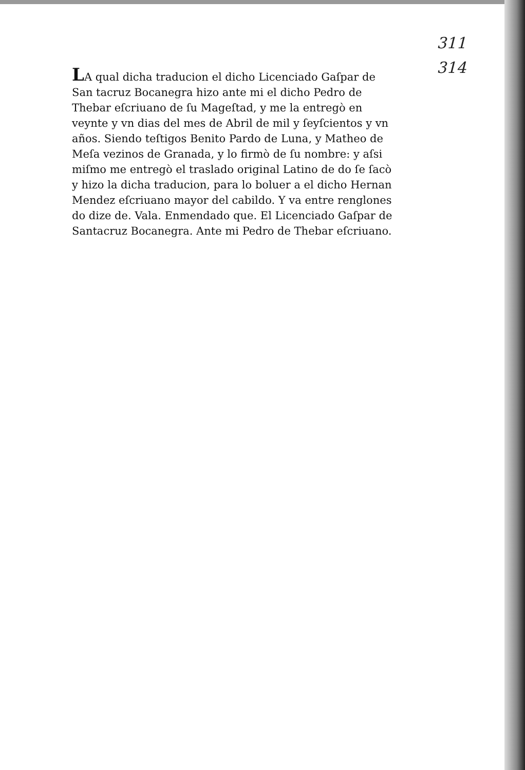311
314
LA qual dicha traducion el dicho Licenciado Gaſpar de San tacruz Bocanegra hizo ante mi el dicho Pedro de Thebar eſcriuano de ſu Mageſtad, y me la entregò en veynte y vn dias del mes de Abril de mil y ſeyſcientos y vn años. Siendo teſtigos Benito Pardo de Luna, y Matheo de Meſa vezinos de Granada, y lo firmò de ſu nombre: y aſsi miſmo me entregò el traslado original Latino de do ſe ſacò y hizo la dicha traducion, para lo boluer a el dicho Hernan Mendez eſcriuano mayor del cabildo. Y va entre renglones do dize de. Vala. Enmendado que. El Licenciado Gaſpar de Santacruz Bocanegra. Ante mi Pedro de Thebar eſcriuano.